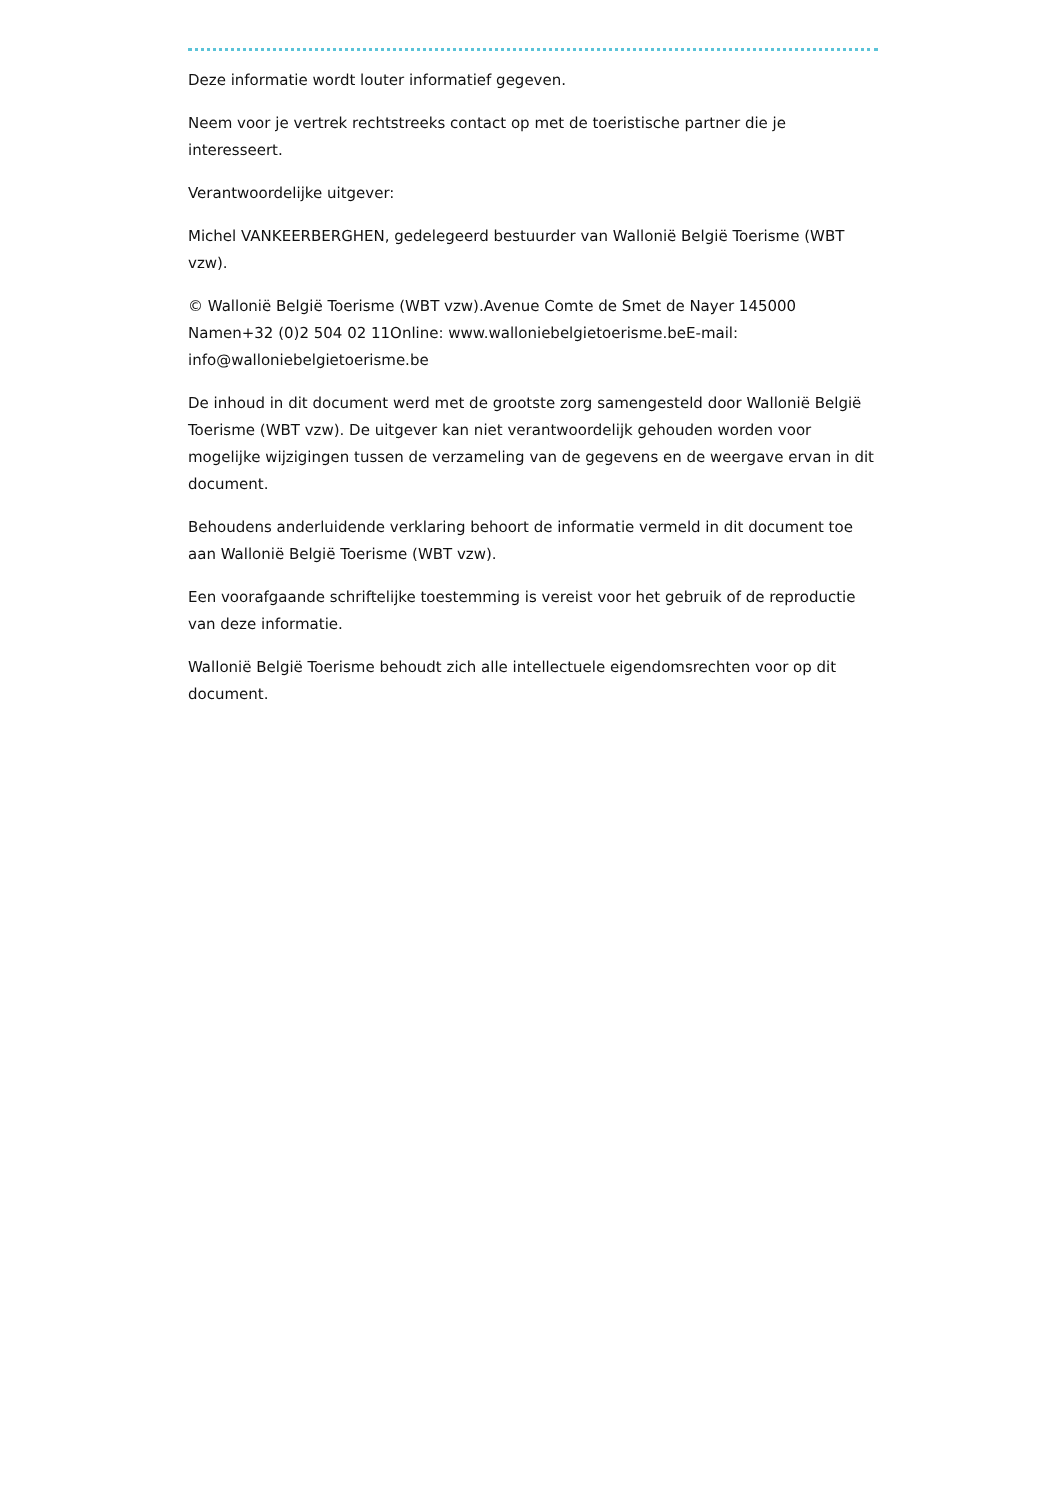Deze informatie wordt louter informatief gegeven.
Neem voor je vertrek rechtstreeks contact op met de toeristische partner die je interesseert.
Verantwoordelijke uitgever:
Michel VANKEERBERGHEN, gedelegeerd bestuurder van Wallonië België Toerisme (WBT vzw).
© Wallonië België Toerisme (WBT vzw).Avenue Comte de Smet de Nayer 145000 Namen+32 (0)2 504 02 11Online: www.walloniebelgietoerisme.beE-mail: info@walloniebelgietoerisme.be
De inhoud in dit document werd met de grootste zorg samengesteld door Wallonië België Toerisme (WBT vzw). De uitgever kan niet verantwoordelijk gehouden worden voor mogelijke wijzigingen tussen de verzameling van de gegevens en de weergave ervan in dit document.
Behoudens anderluidende verklaring behoort de informatie vermeld in dit document toe aan Wallonië België Toerisme (WBT vzw).
Een voorafgaande schriftelijke toestemming is vereist voor het gebruik of de reproductie van deze informatie.
Wallonië België Toerisme behoudt zich alle intellectuele eigendomsrechten voor op dit document.